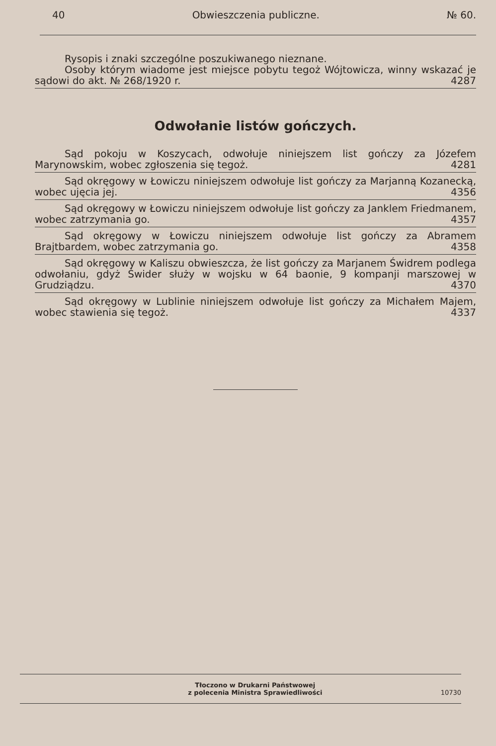40 Obwieszczenia publiczne. № 60.
Rysopis i znaki szczególne poszukiwanego nieznane.
Osoby którym wiadome jest miejsce pobytu tegoż Wójtowicza, winny wskazać je sądowi do akt. № 268/1920 r. 4287
Odwołanie listów gończych.
Sąd pokoju w Koszycach, odwołuje niniejszem list gończy za Józefem Marynowskim, wobec zgłoszenia się tegoż. 4281
Sąd okręgowy w Łowiczu niniejszem odwołuje list gończy za Marjanną Kozanecką, wobec ujęcia jej. 4356
Sąd okręgowy w Łowiczu niniejszem odwołuje list gończy za Janklem Friedmanem, wobec zatrzymania go. 4357
Sąd okręgowy w Łowiczu niniejszem odwołuje list gończy za Abramem Brajtbardem, wobec zatrzymania go. 4358
Sąd okręgowy w Kaliszu obwieszcza, że list gończy za Marjanem Świdrem podlega odwołaniu, gdyż Świder służy w wojsku w 64 baonie, 9 kompanji marszowej w Grudziądzu. 4370
Sąd okręgowy w Lublinie niniejszem odwołuje list gończy za Michałem Majem, wobec stawienia się tegoż. 4337
Tłoczono w Drukarni Państwowej
z polecenia Ministra Sprawiedliwości 10730